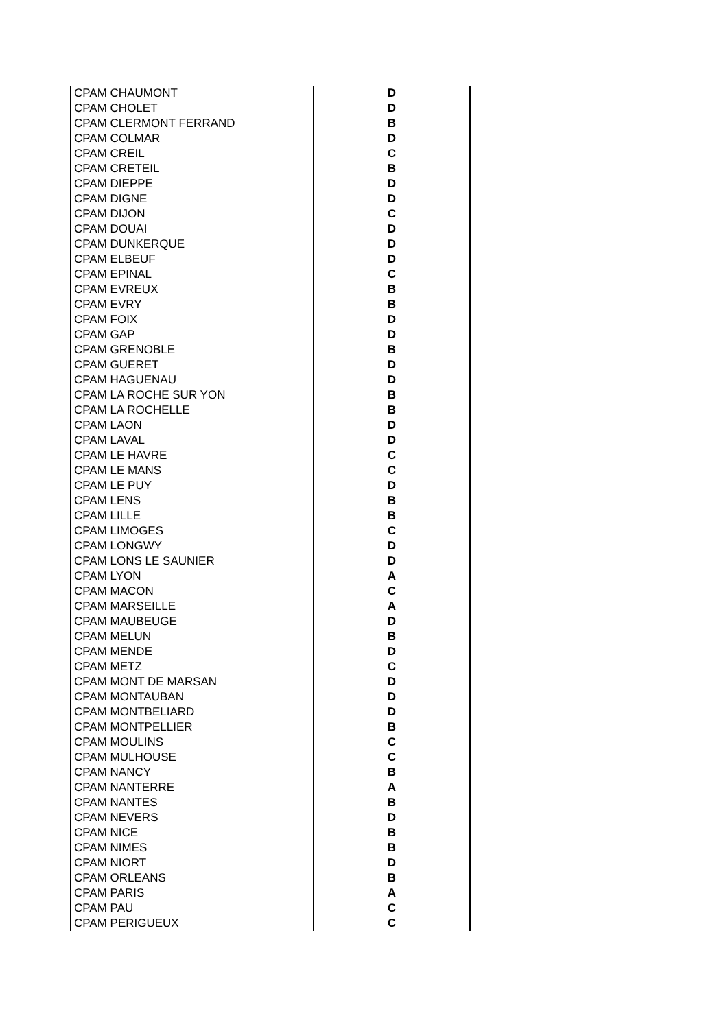| CPAM CHAUMONT | D |
| CPAM CHOLET | D |
| CPAM CLERMONT FERRAND | B |
| CPAM COLMAR | D |
| CPAM CREIL | C |
| CPAM CRETEIL | B |
| CPAM DIEPPE | D |
| CPAM DIGNE | D |
| CPAM DIJON | C |
| CPAM DOUAI | D |
| CPAM DUNKERQUE | D |
| CPAM ELBEUF | D |
| CPAM EPINAL | C |
| CPAM EVREUX | B |
| CPAM EVRY | B |
| CPAM FOIX | D |
| CPAM GAP | D |
| CPAM GRENOBLE | B |
| CPAM GUERET | D |
| CPAM HAGUENAU | D |
| CPAM LA ROCHE SUR YON | B |
| CPAM LA ROCHELLE | B |
| CPAM LAON | D |
| CPAM LAVAL | D |
| CPAM LE HAVRE | C |
| CPAM LE MANS | C |
| CPAM LE PUY | D |
| CPAM LENS | B |
| CPAM LILLE | B |
| CPAM LIMOGES | C |
| CPAM LONGWY | D |
| CPAM LONS LE SAUNIER | D |
| CPAM LYON | A |
| CPAM MACON | C |
| CPAM MARSEILLE | A |
| CPAM MAUBEUGE | D |
| CPAM MELUN | B |
| CPAM MENDE | D |
| CPAM METZ | C |
| CPAM MONT DE MARSAN | D |
| CPAM MONTAUBAN | D |
| CPAM MONTBELIARD | D |
| CPAM MONTPELLIER | B |
| CPAM MOULINS | C |
| CPAM MULHOUSE | C |
| CPAM NANCY | B |
| CPAM NANTERRE | A |
| CPAM NANTES | B |
| CPAM NEVERS | D |
| CPAM NICE | B |
| CPAM NIMES | B |
| CPAM NIORT | D |
| CPAM ORLEANS | B |
| CPAM PARIS | A |
| CPAM PAU | C |
| CPAM PERIGUEUX | C |